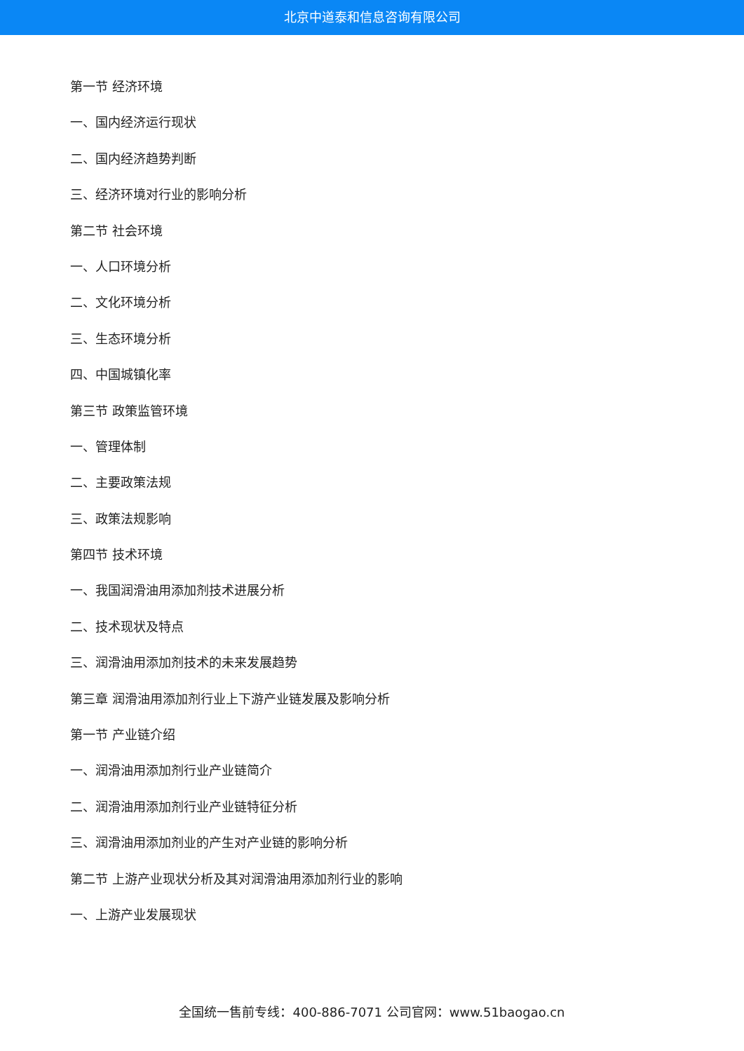北京中道泰和信息咨询有限公司
第一节 经济环境
一、国内经济运行现状
二、国内经济趋势判断
三、经济环境对行业的影响分析
第二节 社会环境
一、人口环境分析
二、文化环境分析
三、生态环境分析
四、中国城镇化率
第三节 政策监管环境
一、管理体制
二、主要政策法规
三、政策法规影响
第四节 技术环境
一、我国润滑油用添加剂技术进展分析
二、技术现状及特点
三、润滑油用添加剂技术的未来发展趋势
第三章 润滑油用添加剂行业上下游产业链发展及影响分析
第一节 产业链介绍
一、润滑油用添加剂行业产业链简介
二、润滑油用添加剂行业产业链特征分析
三、润滑油用添加剂业的产生对产业链的影响分析
第二节 上游产业现状分析及其对润滑油用添加剂行业的影响
一、上游产业发展现状
全国统一售前专线：400-886-7071 公司官网：www.51baogao.cn